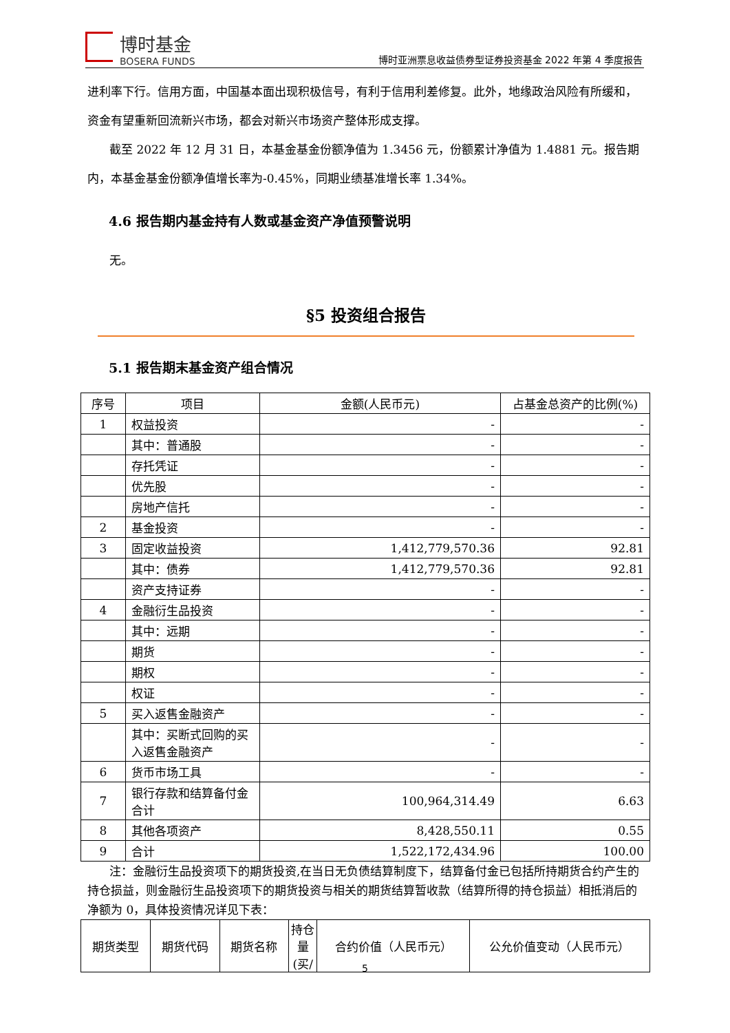博时基金
BOSERA FUNDS
博时亚洲票息收益债券型证券投资基金 2022 年第 4 季度报告
进利率下行。信用方面，中国基本面出现积极信号，有利于信用利差修复。此外，地缘政治风险有所缓和，资金有望重新回流新兴市场，都会对新兴市场资产整体形成支撑。
截至 2022 年 12 月 31 日，本基金基金份额净值为 1.3456 元，份额累计净值为 1.4881 元。报告期内，本基金基金份额净值增长率为-0.45%，同期业绩基准增长率 1.34%。
4.6 报告期内基金持有人数或基金资产净值预警说明
无。
§5 投资组合报告
5.1 报告期末基金资产组合情况
| 序号 | 项目 | 金额(人民币元) | 占基金总资产的比例(%) |
| --- | --- | --- | --- |
| 1 | 权益投资 | - | - |
| | 其中：普通股 | - | - |
| | 存托凭证 | - | - |
| | 优先股 | - | - |
| | 房地产信托 | - | - |
| 2 | 基金投资 | - | - |
| 3 | 固定收益投资 | 1,412,779,570.36 | 92.81 |
| | 其中：债券 | 1,412,779,570.36 | 92.81 |
| | 资产支持证券 | - | - |
| 4 | 金融衍生品投资 | - | - |
| | 其中：远期 | - | - |
| | 期货 | - | - |
| | 期权 | - | - |
| | 权证 | - | - |
| 5 | 买入返售金融资产 | - | - |
| | 其中：买断式回购的买入返售金融资产 | - | - |
| 6 | 货币市场工具 | - | - |
| 7 | 银行存款和结算备付金合计 | 100,964,314.49 | 6.63 |
| 8 | 其他各项资产 | 8,428,550.11 | 0.55 |
| 9 | 合计 | 1,522,172,434.96 | 100.00 |
注：金融衍生品投资项下的期货投资,在当日无负债结算制度下，结算备付金已包括所持期货合约产生的持仓损益，则金融衍生品投资项下的期货投资与相关的期货结算暂收款（结算所得的持仓损益）相抵消后的净额为 0，具体投资情况详见下表：
| 期货类型 | 期货代码 | 期货名称 | 持仓量(买/ | 合约价值（人民币元） | 公允价值变动（人民币元） |
5